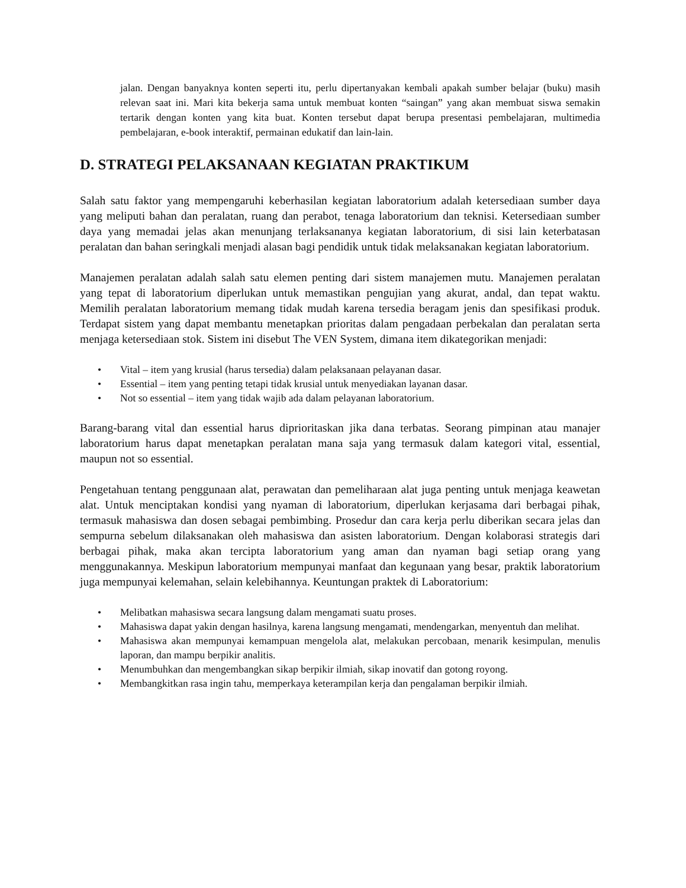jalan. Dengan banyaknya konten seperti itu, perlu dipertanyakan kembali apakah sumber belajar (buku) masih relevan saat ini. Mari kita bekerja sama untuk membuat konten “saingan” yang akan membuat siswa semakin tertarik dengan konten yang kita buat. Konten tersebut dapat berupa presentasi pembelajaran, multimedia pembelajaran, e-book interaktif, permainan edukatif dan lain-lain.
D. STRATEGI PELAKSANAAN KEGIATAN PRAKTIKUM
Salah satu faktor yang mempengaruhi keberhasilan kegiatan laboratorium adalah ketersediaan sumber daya yang meliputi bahan dan peralatan, ruang dan perabot, tenaga laboratorium dan teknisi. Ketersediaan sumber daya yang memadai jelas akan menunjang terlaksananya kegiatan laboratorium, di sisi lain keterbatasan peralatan dan bahan seringkali menjadi alasan bagi pendidik untuk tidak melaksanakan kegiatan laboratorium.
Manajemen peralatan adalah salah satu elemen penting dari sistem manajemen mutu. Manajemen peralatan yang tepat di laboratorium diperlukan untuk memastikan pengujian yang akurat, andal, dan tepat waktu. Memilih peralatan laboratorium memang tidak mudah karena tersedia beragam jenis dan spesifikasi produk. Terdapat sistem yang dapat membantu menetapkan prioritas dalam pengadaan perbekalan dan peralatan serta menjaga ketersediaan stok. Sistem ini disebut The VEN System, dimana item dikategorikan menjadi:
• Vital – item yang krusial (harus tersedia) dalam pelaksanaan pelayanan dasar.
• Essential – item yang penting tetapi tidak krusial untuk menyediakan layanan dasar.
• Not so essential – item yang tidak wajib ada dalam pelayanan laboratorium.
Barang-barang vital dan essential harus diprioritaskan jika dana terbatas. Seorang pimpinan atau manajer laboratorium harus dapat menetapkan peralatan mana saja yang termasuk dalam kategori vital, essential, maupun not so essential.
Pengetahuan tentang penggunaan alat, perawatan dan pemeliharaan alat juga penting untuk menjaga keawetan alat. Untuk menciptakan kondisi yang nyaman di laboratorium, diperlukan kerjasama dari berbagai pihak, termasuk mahasiswa dan dosen sebagai pembimbing. Prosedur dan cara kerja perlu diberikan secara jelas dan sempurna sebelum dilaksanakan oleh mahasiswa dan asisten laboratorium. Dengan kolaborasi strategis dari berbagai pihak, maka akan tercipta laboratorium yang aman dan nyaman bagi setiap orang yang menggunakannya. Meskipun laboratorium mempunyai manfaat dan kegunaan yang besar, praktik laboratorium juga mempunyai kelemahan, selain kelebihannya. Keuntungan praktek di Laboratorium:
• Melibatkan mahasiswa secara langsung dalam mengamati suatu proses.
• Mahasiswa dapat yakin dengan hasilnya, karena langsung mengamati, mendengarkan, menyentuh dan melihat.
• Mahasiswa akan mempunyai kemampuan mengelola alat, melakukan percobaan, menarik kesimpulan, menulis laporan, dan mampu berpikir analitis.
• Menumbuhkan dan mengembangkan sikap berpikir ilmiah, sikap inovatif dan gotong royong.
• Membangkitkan rasa ingin tahu, memperkaya keterampilan kerja dan pengalaman berpikir ilmiah.